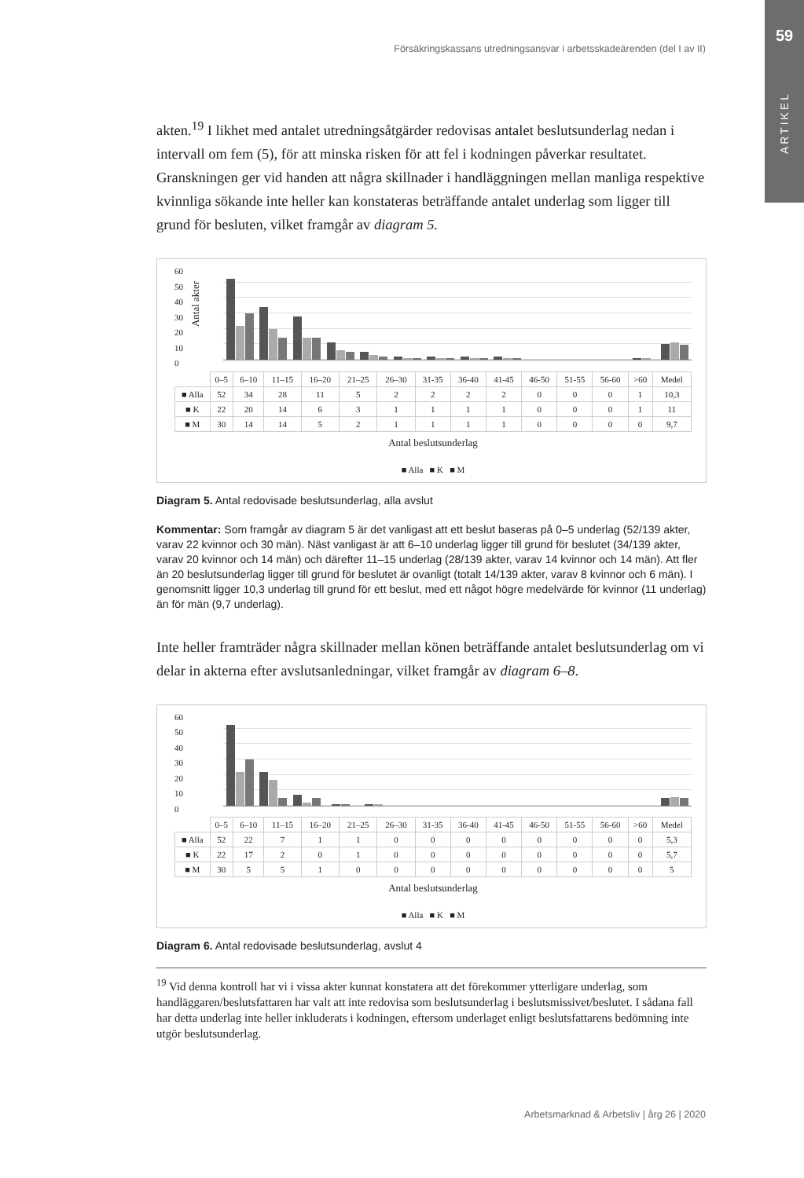59
ARTIKEL
Försäkringskassans utredningsansvar i arbetsskadeärenden (del I av II)
akten.<sup>19</sup> I likhet med antalet utredningsåtgärder redovisas antalet beslutsunderlag nedan i intervall om fem (5), för att minska risken för att fel i kodningen påverkar resultatet. Granskningen ger vid handen att några skillnader i handläggningen mellan manliga respektive kvinnliga sökande inte heller kan konstateras beträffande antalet underlag som ligger till grund för besluten, vilket framgår av diagram 5.
60
50
40
30
20
10
0
Antal akter
| | 0–5 | 6–10 | 11–15 | 16–20 | 21–25 | 26–30 | 31-35 | 36-40 | 41-45 | 46-50 | 51-55 | 56-60 | >60 | Medel |
| ■ Alla | 52 | 34 | 28 | 11 | 5 | 2 | 2 | 2 | 2 | 0 | 0 | 0 | 1 | 10,3 |
| ■ K | 22 | 20 | 14 | 6 | 3 | 1 | 1 | 1 | 1 | 0 | 0 | 0 | 1 | 11 |
| ■ M | 30 | 14 | 14 | 5 | 2 | 1 | 1 | 1 | 1 | 0 | 0 | 0 | 0 | 9,7 |
Antal beslutsunderlag
■ Alla ■ K ■ M
Diagram 5. Antal redovisade beslutsunderlag, alla avslut
Kommentar: Som framgår av diagram 5 är det vanligast att ett beslut baseras på 0–5 underlag (52/139 akter, varav 22 kvinnor och 30 män). Näst vanligast är att 6–10 underlag ligger till grund för beslutet (34/139 akter, varav 20 kvinnor och 14 män) och därefter 11–15 underlag (28/139 akter, varav 14 kvinnor och 14 män). Att fler än 20 beslutsunderlag ligger till grund för beslutet är ovanligt (totalt 14/139 akter, varav 8 kvinnor och 6 män). I genomsnitt ligger 10,3 underlag till grund för ett beslut, med ett något högre medelvärde för kvinnor (11 underlag) än för män (9,7 underlag).
Inte heller framträder några skillnader mellan könen beträffande antalet beslutsunderlag om vi delar in akterna efter avslutsanledningar, vilket framgår av diagram 6–8.
60
50
40
30
20
10
0
| | 0–5 | 6–10 | 11–15 | 16–20 | 21–25 | 26–30 | 31-35 | 36-40 | 41-45 | 46-50 | 51-55 | 56-60 | >60 | Medel |
| ■ Alla | 52 | 22 | 7 | 1 | 1 | 0 | 0 | 0 | 0 | 0 | 0 | 0 | 0 | 5,3 |
| ■ K | 22 | 17 | 2 | 0 | 1 | 0 | 0 | 0 | 0 | 0 | 0 | 0 | 0 | 5,7 |
| ■ M | 30 | 5 | 5 | 1 | 0 | 0 | 0 | 0 | 0 | 0 | 0 | 0 | 0 | 5 |
Antal beslutsunderlag
■ Alla ■ K ■ M
Diagram 6. Antal redovisade beslutsunderlag, avslut 4
<sup>19</sup> Vid denna kontroll har vi i vissa akter kunnat konstatera att det förekommer ytterligare underlag, som handläggaren/beslutsfattaren har valt att inte redovisa som beslutsunderlag i beslutsmissivet/beslutet. I sådana fall har detta underlag inte heller inkluderats i kodningen, eftersom underlaget enligt beslutsfattarens bedömning inte utgör beslutsunderlag.
Arbetsmarknad & Arbetsliv | årg 26 | 2020